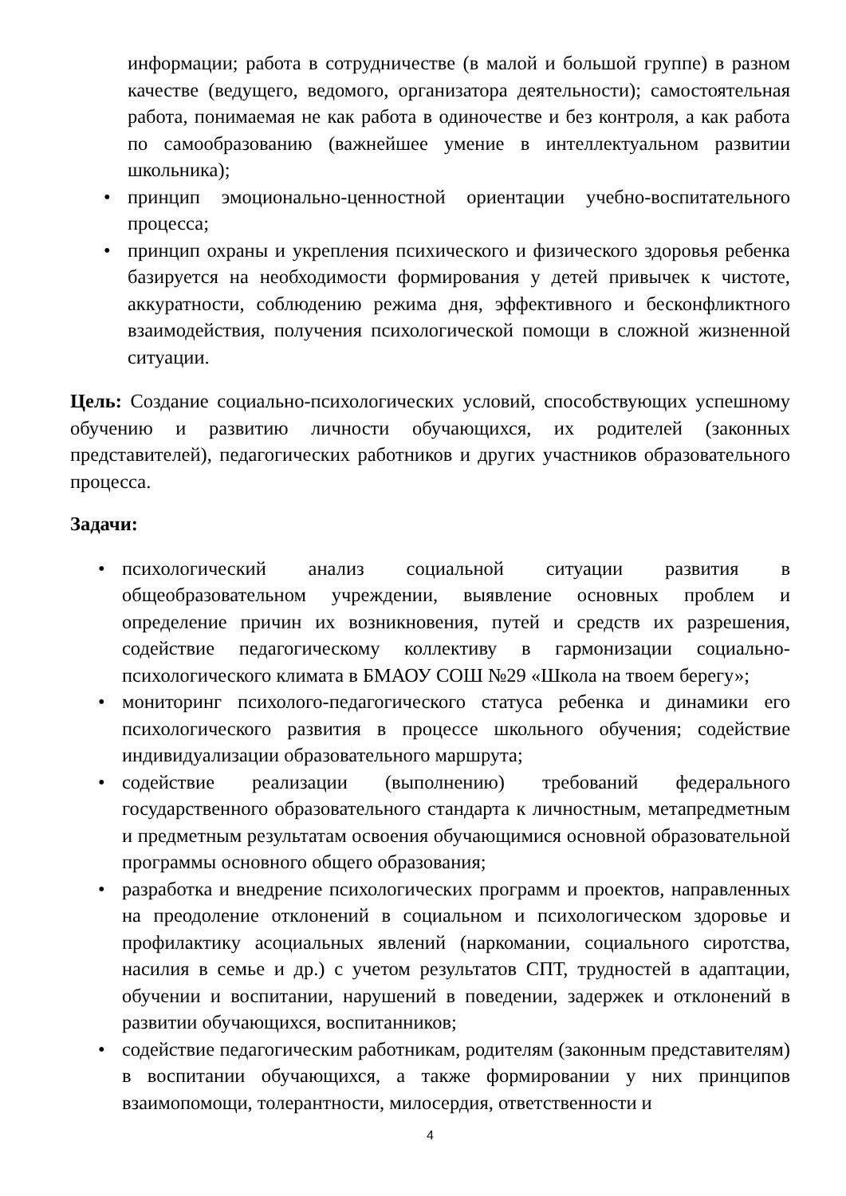информации; работа в сотрудничестве (в малой и большой группе) в разном качестве (ведущего, ведомого, организатора деятельности); самостоятельная работа, понимаемая не как работа в одиночестве и без контроля, а как работа по самообразованию (важнейшее умение в интеллектуальном развитии школьника);
• принцип эмоционально-ценностной ориентации учебно-воспитательного процесса;
• принцип охраны и укрепления психического и физического здоровья ребенка базируется на необходимости формирования у детей привычек к чистоте, аккуратности, соблюдению режима дня, эффективного и бесконфликтного взаимодействия, получения психологической помощи в сложной жизненной ситуации.
Цель: Создание социально-психологических условий, способствующих успешному обучению и развитию личности обучающихся, их родителей (законных представителей), педагогических работников и других участников образовательного процесса.
Задачи:
• психологический анализ социальной ситуации развития в общеобразовательном учреждении, выявление основных проблем и определение причин их возникновения, путей и средств их разрешения, содействие педагогическому коллективу в гармонизации социально-психологического климата в БМАОУ СОШ №29 «Школа на твоем берегу»;
• мониторинг психолого-педагогического статуса ребенка и динамики его психологического развития в процессе школьного обучения; содействие индивидуализации образовательного маршрута;
• содействие реализации (выполнению) требований федерального государственного образовательного стандарта к личностным, метапредметным и предметным результатам освоения обучающимися основной образовательной программы основного общего образования;
• разработка и внедрение психологических программ и проектов, направленных на преодоление отклонений в социальном и психологическом здоровье и профилактику асоциальных явлений (наркомании, социального сиротства, насилия в семье и др.) с учетом результатов СПТ, трудностей в адаптации, обучении и воспитании, нарушений в поведении, задержек и отклонений в развитии обучающихся, воспитанников;
• содействие педагогическим работникам, родителям (законным представителям) в воспитании обучающихся, а также формировании у них принципов взаимопомощи, толерантности, милосердия, ответственности и
4